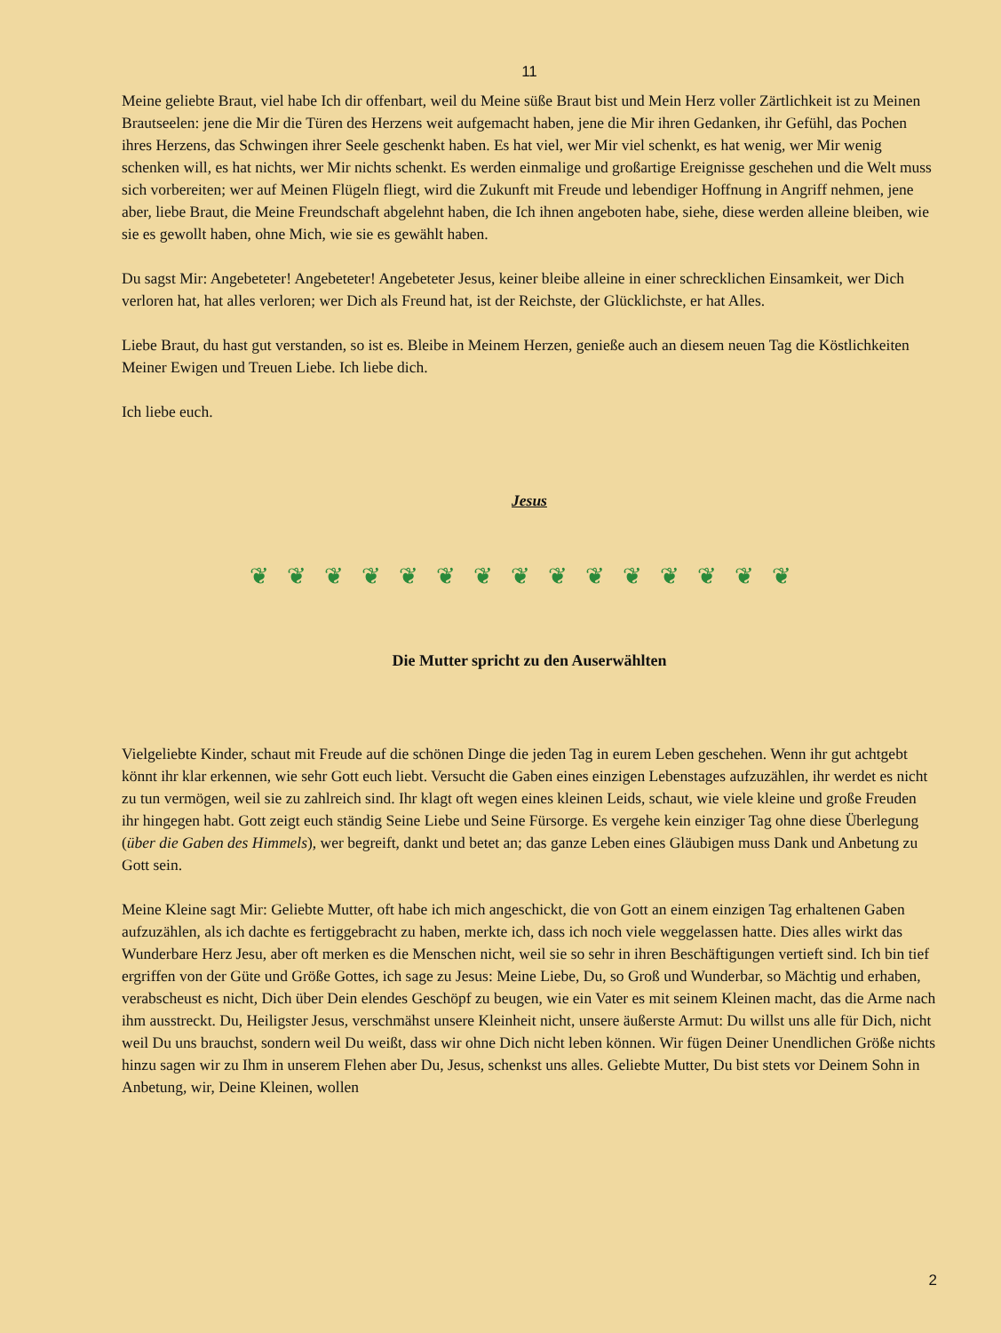11
Meine geliebte Braut, viel habe Ich dir offenbart, weil du Meine süße Braut bist und Mein Herz voller Zärtlichkeit ist zu Meinen Brautseelen: jene die Mir die Türen des Herzens weit aufgemacht haben, jene die Mir ihren Gedanken, ihr Gefühl, das Pochen ihres Herzens, das Schwingen ihrer Seele geschenkt haben. Es hat viel, wer Mir viel schenkt, es hat wenig, wer Mir wenig schenken will, es hat nichts, wer Mir nichts schenkt. Es werden einmalige und großartige Ereignisse geschehen und die Welt muss sich vorbereiten; wer auf Meinen Flügeln fliegt, wird die Zukunft mit Freude und lebendiger Hoffnung in Angriff nehmen, jene aber, liebe Braut, die Meine Freundschaft abgelehnt haben, die Ich ihnen angeboten habe, siehe, diese werden alleine bleiben, wie sie es gewollt haben, ohne Mich, wie sie es gewählt haben.
Du sagst Mir: Angebeteter! Angebeteter! Angebeteter Jesus, keiner bleibe alleine in einer schrecklichen Einsamkeit, wer Dich verloren hat, hat alles verloren; wer Dich als Freund hat, ist der Reichste, der Glücklichste, er hat Alles.
Liebe Braut, du hast gut verstanden, so ist es. Bleibe in Meinem Herzen, genieße auch an diesem neuen Tag die Köstlichkeiten Meiner Ewigen und Treuen Liebe. Ich liebe dich.
Ich liebe euch.
Jesus
❦❦❦❦❦❦❦❦❦❦❦❦❦❦❦
Die Mutter spricht zu den Auserwählten
Vielgeliebte Kinder, schaut mit Freude auf die schönen Dinge die jeden Tag in eurem Leben geschehen. Wenn ihr gut achtgebt könnt ihr klar erkennen, wie sehr Gott euch liebt. Versucht die Gaben eines einzigen Lebenstages aufzuzählen, ihr werdet es nicht zu tun vermögen, weil sie zu zahlreich sind. Ihr klagt oft wegen eines kleinen Leids, schaut, wie viele kleine und große Freuden ihr hingegen habt. Gott zeigt euch ständig Seine Liebe und Seine Fürsorge. Es vergehe kein einziger Tag ohne diese Überlegung (über die Gaben des Himmels), wer begreift, dankt und betet an; das ganze Leben eines Gläubigen muss Dank und Anbetung zu Gott sein.
Meine Kleine sagt Mir: Geliebte Mutter, oft habe ich mich angeschickt, die von Gott an einem einzigen Tag erhaltenen Gaben aufzuzählen, als ich dachte es fertiggebracht zu haben, merkte ich, dass ich noch viele weggelassen hatte. Dies alles wirkt das Wunderbare Herz Jesu, aber oft merken es die Menschen nicht, weil sie so sehr in ihren Beschäftigungen vertieft sind. Ich bin tief ergriffen von der Güte und Größe Gottes, ich sage zu Jesus: Meine Liebe, Du, so Groß und Wunderbar, so Mächtig und erhaben, verabscheust es nicht, Dich über Dein elendes Geschöpf zu beugen, wie ein Vater es mit seinem Kleinen macht, das die Arme nach ihm ausstreckt. Du, Heiligster Jesus, verschmähst unsere Kleinheit nicht, unsere äußerste Armut: Du willst uns alle für Dich, nicht weil Du uns brauchst, sondern weil Du weißt, dass wir ohne Dich nicht leben können. Wir fügen Deiner Unendlichen Größe nichts hinzu sagen wir zu Ihm in unserem Flehen aber Du, Jesus, schenkst uns alles. Geliebte Mutter, Du bist stets vor Deinem Sohn in Anbetung, wir, Deine Kleinen, wollen
2